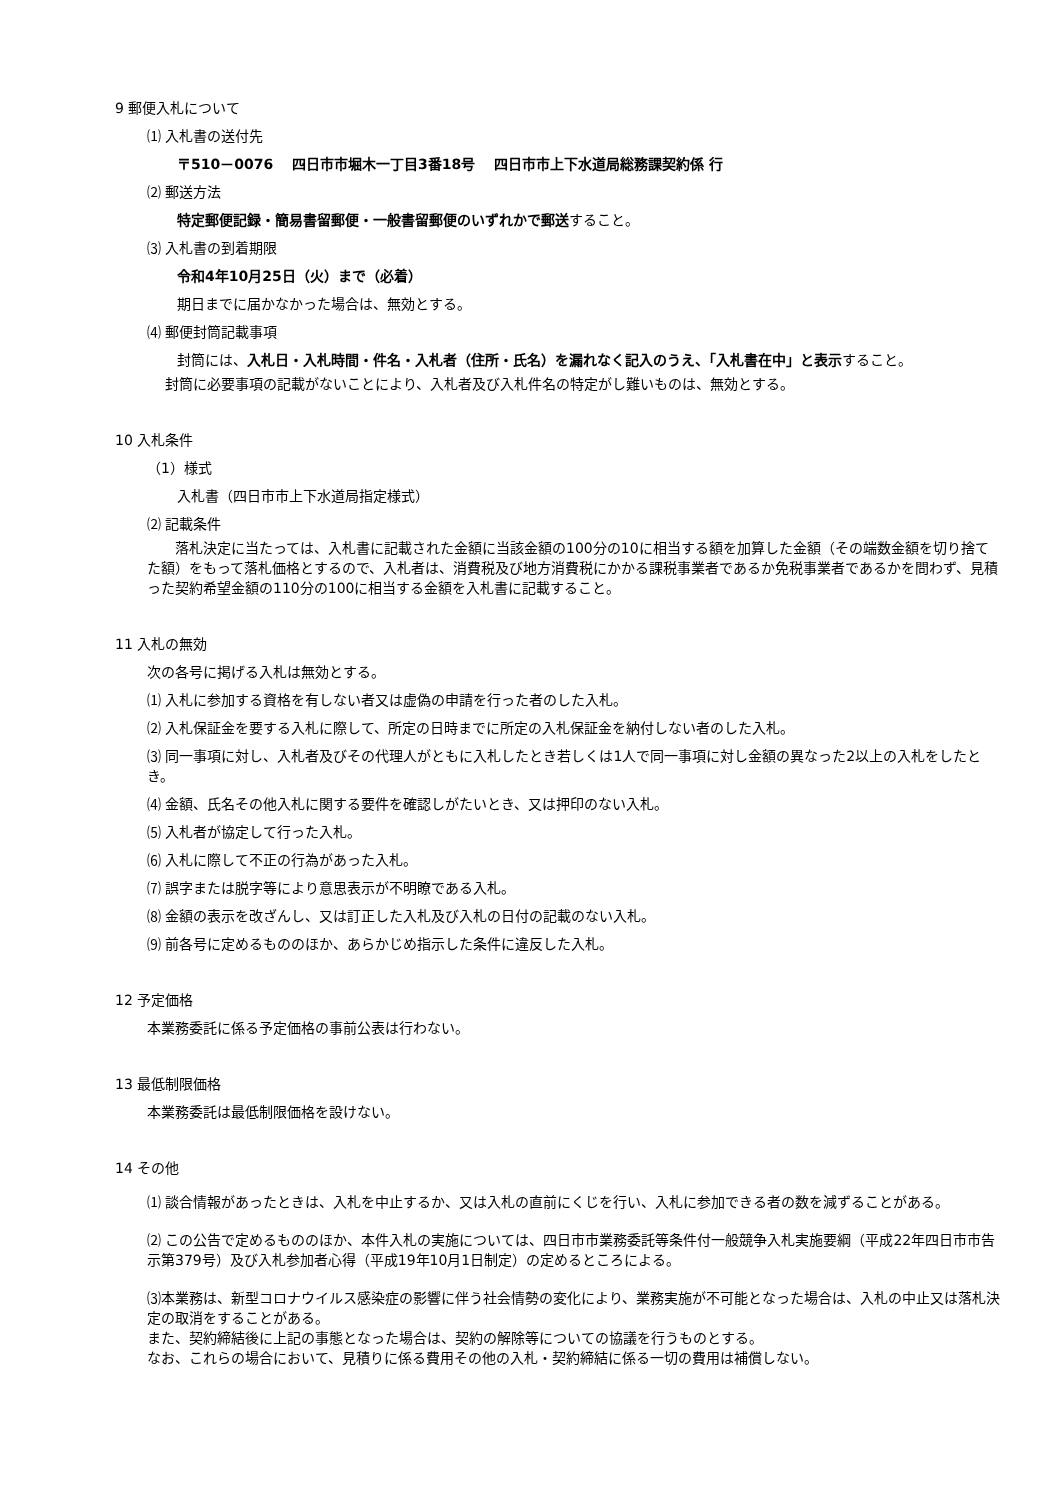9 郵便入札について
⑴ 入札書の送付先
〒510－0076　 四日市市堀木一丁目3番18号　 四日市市上下水道局総務課契約係 行
⑵ 郵送方法
特定郵便記録・簡易書留郵便・一般書留郵便のいずれかで郵送すること。
⑶ 入札書の到着期限
令和4年10月25日（火）まで（必着）
期日までに届かなかった場合は、無効とする。
⑷ 郵便封筒記載事項
封筒には、入札日・入札時間・件名・入札者（住所・氏名）を漏れなく記入のうえ、「入札書在中」と表示すること。
封筒に必要事項の記載がないことにより、入札者及び入札件名の特定がし難いものは、無効とする。
10 入札条件
（1）様式
入札書（四日市市上下水道局指定様式）
⑵ 記載条件
落札決定に当たっては、入札書に記載された金額に当該金額の100分の10に相当する額を加算した金額（その端数金額を切り捨てた額）をもって落札価格とするので、入札者は、消費税及び地方消費税にかかる課税事業者であるか免税事業者であるかを問わず、見積った契約希望金額の110分の100に相当する金額を入札書に記載すること。
11 入札の無効
次の各号に掲げる入札は無効とする。
⑴ 入札に参加する資格を有しない者又は虚偽の申請を行った者のした入札。
⑵ 入札保証金を要する入札に際して、所定の日時までに所定の入札保証金を納付しない者のした入札。
⑶ 同一事項に対し、入札者及びその代理人がともに入札したとき若しくは1人で同一事項に対し金額の異なった2以上の入札をしたとき。
⑷ 金額、氏名その他入札に関する要件を確認しがたいとき、又は押印のない入札。
⑸ 入札者が協定して行った入札。
⑹ 入札に際して不正の行為があった入札。
⑺ 誤字または脱字等により意思表示が不明瞭である入札。
⑻ 金額の表示を改ざんし、又は訂正した入札及び入札の日付の記載のない入札。
⑼ 前各号に定めるもののほか、あらかじめ指示した条件に違反した入札。
12 予定価格
本業務委託に係る予定価格の事前公表は行わない。
13 最低制限価格
本業務委託は最低制限価格を設けない。
14 その他
⑴ 談合情報があったときは、入札を中止するか、又は入札の直前にくじを行い、入札に参加できる者の数を減ずることがある。
⑵ この公告で定めるもののほか、本件入札の実施については、四日市市業務委託等条件付一般競争入札実施要綱（平成22年四日市市告示第379号）及び入札参加者心得（平成19年10月1日制定）の定めるところによる。
⑶本業務は、新型コロナウイルス感染症の影響に伴う社会情勢の変化により、業務実施が不可能となった場合は、入札の中止又は落札決定の取消をすることがある。
また、契約締結後に上記の事態となった場合は、契約の解除等についての協議を行うものとする。
なお、これらの場合において、見積りに係る費用その他の入札・契約締結に係る一切の費用は補償しない。